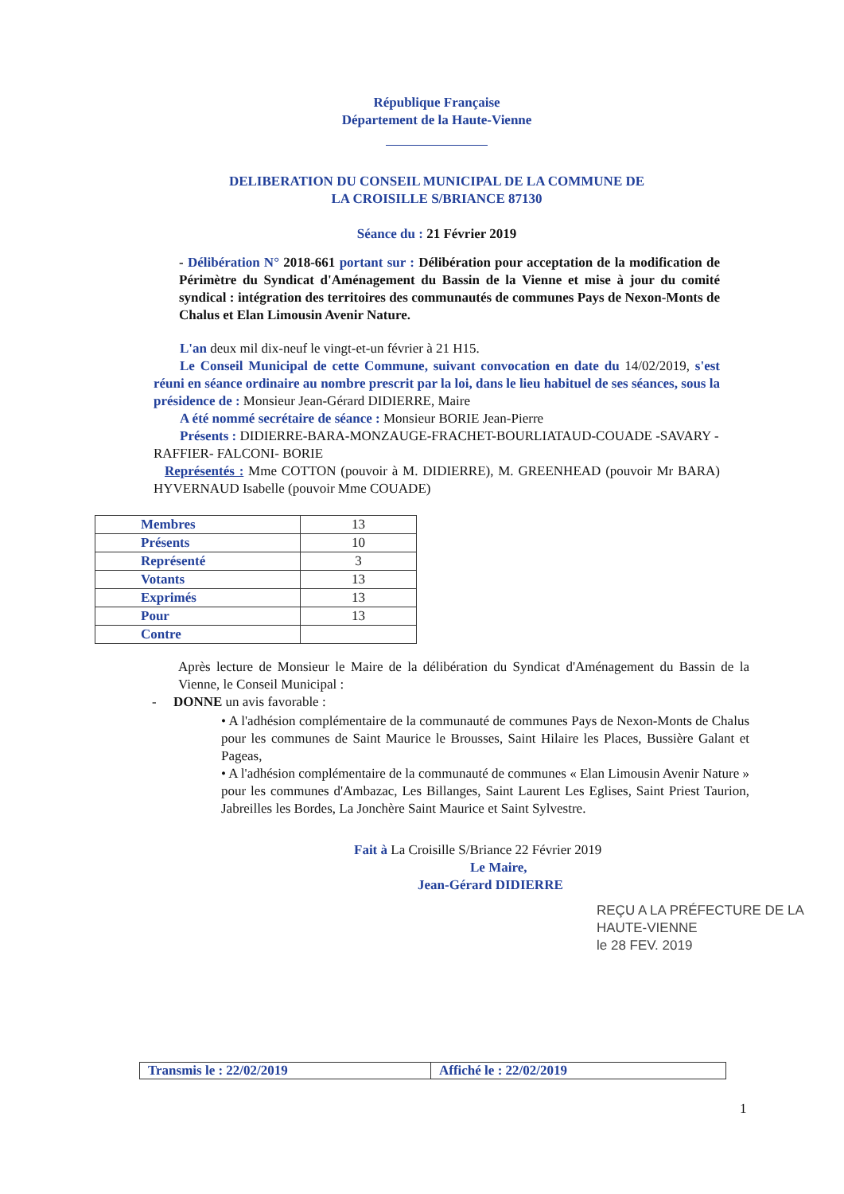République Française
Département de la Haute-Vienne
DELIBERATION DU CONSEIL MUNICIPAL DE LA COMMUNE DE
LA CROISILLE S/BRIANCE 87130
Séance du : 21 Février 2019
- Délibération N° 2018-661 portant sur : Délibération pour acceptation de la modification de Périmètre du Syndicat d'Aménagement du Bassin de la Vienne et mise à jour du comité syndical : intégration des territoires des communautés de communes Pays de Nexon-Monts de Chalus et Elan Limousin Avenir Nature.
L'an deux mil dix-neuf le vingt-et-un février à 21 H15.
Le Conseil Municipal de cette Commune, suivant convocation en date du 14/02/2019, s'est réuni en séance ordinaire au nombre prescrit par la loi, dans le lieu habituel de ses séances, sous la présidence de : Monsieur Jean-Gérard DIDIERRE, Maire
A été nommé secrétaire de séance : Monsieur BORIE Jean-Pierre
Présents : DIDIERRE-BARA-MONZAUGE-FRACHET-BOURLIATAUD-COUADE -SAVARY -RAFFIER- FALCONI- BORIE
Représentés : Mme COTTON (pouvoir à M. DIDIERRE), M. GREENHEAD (pouvoir Mr BARA) HYVERNAUD Isabelle (pouvoir Mme COUADE)
| Membres | 13 |
| Présents | 10 |
| Représenté | 3 |
| Votants | 13 |
| Exprimés | 13 |
| Pour | 13 |
| Contre | |
Après lecture de Monsieur le Maire de la délibération du Syndicat d'Aménagement du Bassin de la Vienne, le Conseil Municipal :
- DONNE un avis favorable :
• A l'adhésion complémentaire de la communauté de communes Pays de Nexon-Monts de Chalus pour les communes de Saint Maurice le Brousses, Saint Hilaire les Places, Bussière Galant et Pageas,
• A l'adhésion complémentaire de la communauté de communes « Elan Limousin Avenir Nature » pour les communes d'Ambazac, Les Billanges, Saint Laurent Les Eglises, Saint Priest Taurion, Jabreilles les Bordes, La Jonchère Saint Maurice et Saint Sylvestre.
Fait à La Croisille S/Briance 22 Février 2019
Le Maire,
Jean-Gérard DIDIERRE
REÇU A LA PRÉFECTURE DE LA HAUTE-VIENNE
le 28 FEV. 2019
| Transmis le : 22/02/2019 | Affiché le : 22/02/2019 |
1